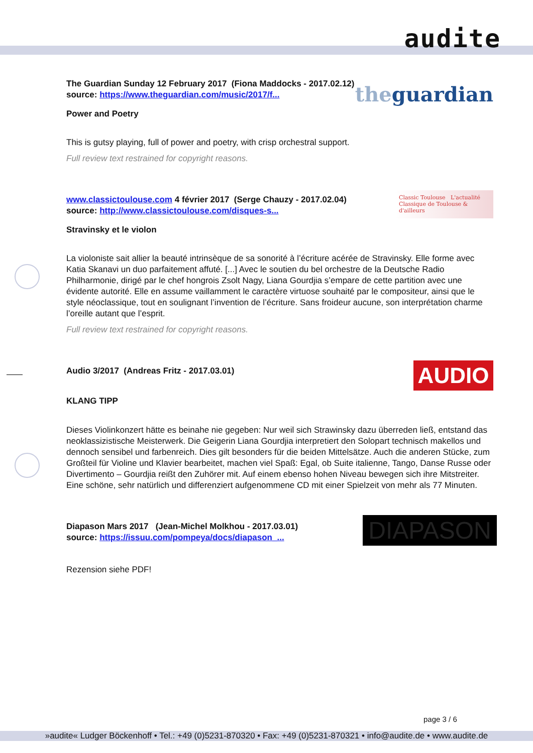audite
the guardian
The Guardian Sunday 12 February 2017 (Fiona Maddocks - 2017.02.12)
source: https://www.theguardian.com/music/2017/f...
Power and Poetry
This is gutsy playing, full of power and poetry, with crisp orchestral support.
Full review text restrained for copyright reasons.
Classic Toulouse L'actualité Classique de Toulouse & d'ailleurs
www.classictoulouse.com 4 février 2017 (Serge Chauzy - 2017.02.04)
source: http://www.classictoulouse.com/disques-s...
Stravinsky et le violon
La violoniste sait allier la beauté intrinsèque de sa sonorité à l’écriture acérée de Stravinsky. Elle forme avec Katia Skanavi un duo parfaitement affuté. [...] Avec le soutien du bel orchestre de la Deutsche Radio Philharmonie, dirigé par le chef hongrois Zsolt Nagy, Liana Gourdjia s’empare de cette partition avec une évidente autorité. Elle en assume vaillamment le caractère virtuose souhaité par le compositeur, ainsi que le style néoclassique, tout en soulignant l’invention de l’écriture. Sans froideur aucune, son interprétation charme l’oreille autant que l’esprit.
Full review text restrained for copyright reasons.
AUDIO
Audio 3/2017 (Andreas Fritz - 2017.03.01)
KLANG TIPP
Dieses Violinkonzert hätte es beinahe nie gegeben: Nur weil sich Strawinsky dazu überreden ließ, entstand das neoklassizistische Meisterwerk. Die Geigerin Liana Gourdjia interpretiert den Solopart technisch makellos und dennoch sensibel und farbenreich. Dies gilt besonders für die beiden Mittelsätze. Auch die anderen Stücke, zum Großteil für Violine und Klavier bearbeitet, machen viel Spaß: Egal, ob Suite italienne, Tango, Danse Russe oder Divertimento – Gourdjia reißt den Zuhörer mit. Auf einem ebenso hohen Niveau bewegen sich ihre Mitstreiter. Eine schöne, sehr natürlich und differenziert aufgenommene CD mit einer Spielzeit von mehr als 77 Minuten.
DIAPASON
Diapason Mars 2017 (Jean-Michel Molkhou - 2017.03.01)
source: https://issuu.com/pompeya/docs/diapason_...
Rezension siehe PDF!
page 3 / 6
»audite« Ludger Böckenhoff • Tel.: +49 (0)5231-870320 • Fax: +49 (0)5231-870321 • info@audite.de • www.audite.de